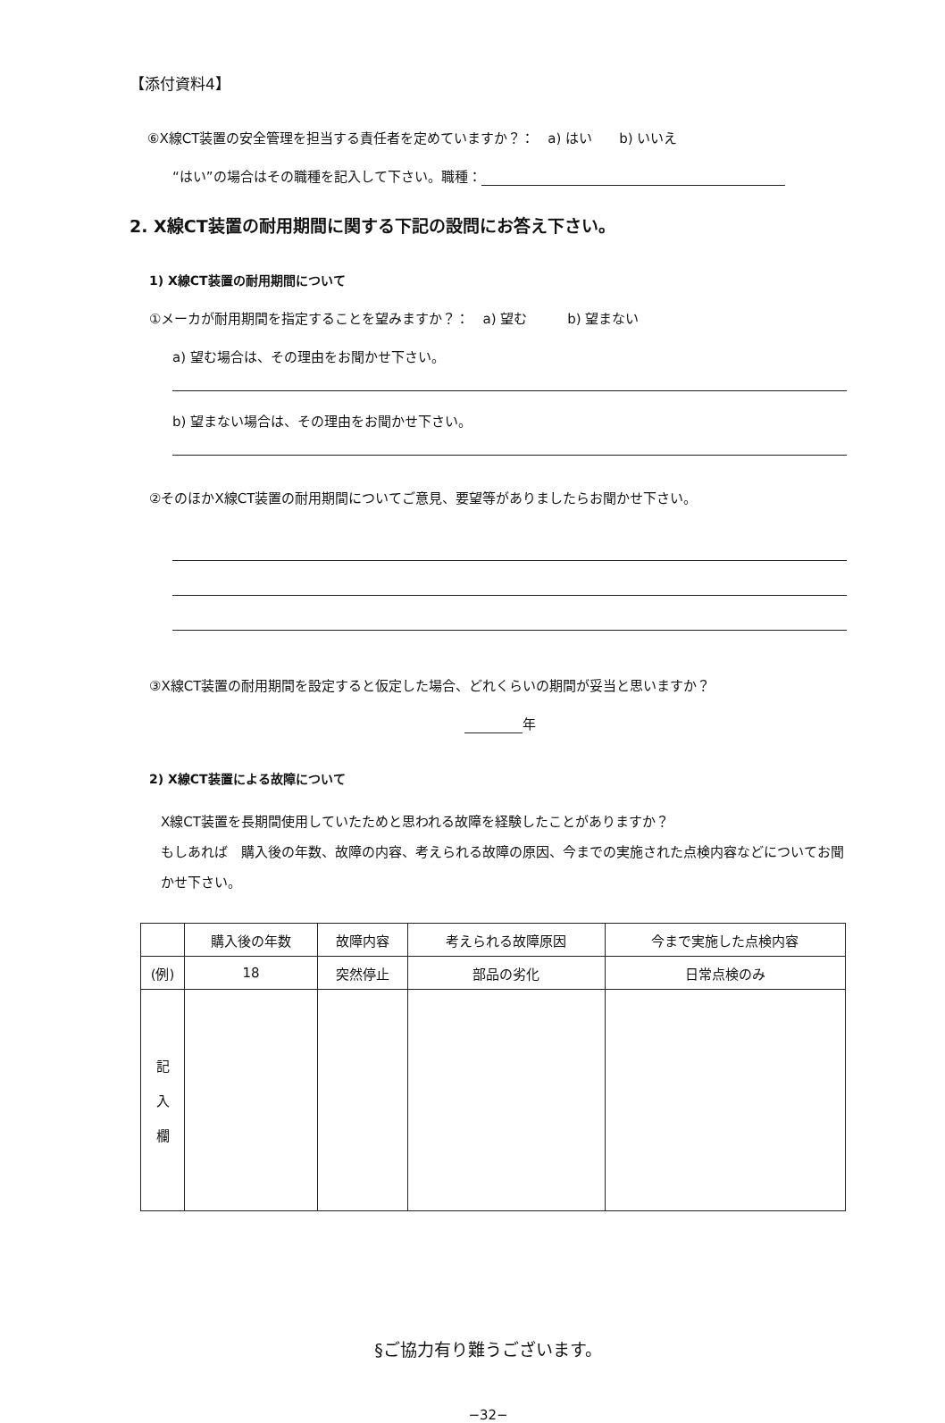【添付資料4】
⑥X線CT装置の安全管理を担当する責任者を定めていますか？：　a) はい　　b) いいえ
“はい”の場合はその職種を記入して下さい。職種：
2. X線CT装置の耐用期間に関する下記の設問にお答え下さい。
1) X線CT装置の耐用期間について
①メーカが耐用期間を指定することを望みますか？：　a) 望む　　　b) 望まない
a) 望む場合は、その理由をお聞かせ下さい。
b) 望まない場合は、その理由をお聞かせ下さい。
②そのほかX線CT装置の耐用期間についてご意見、要望等がありましたらお聞かせ下さい。
③X線CT装置の耐用期間を設定すると仮定した場合、どれくらいの期間が妥当と思いますか？
年
2) X線CT装置による故障について
X線CT装置を長期間使用していたためと思われる故障を経験したことがありますか？
もしあれば　購入後の年数、故障の内容、考えられる故障の原因、今までの実施された点検内容などについてお聞かせ下さい。
| | 購入後の年数 | 故障内容 | 考えられる故障原因 | 今まで実施した点検内容 |
| --- | --- | --- | --- | --- |
| (例) | 18 | 突然停止 | 部品の劣化 | 日常点検のみ |
| 記 入 欄 | | | | |
§ご協力有り難うございます。
−32−